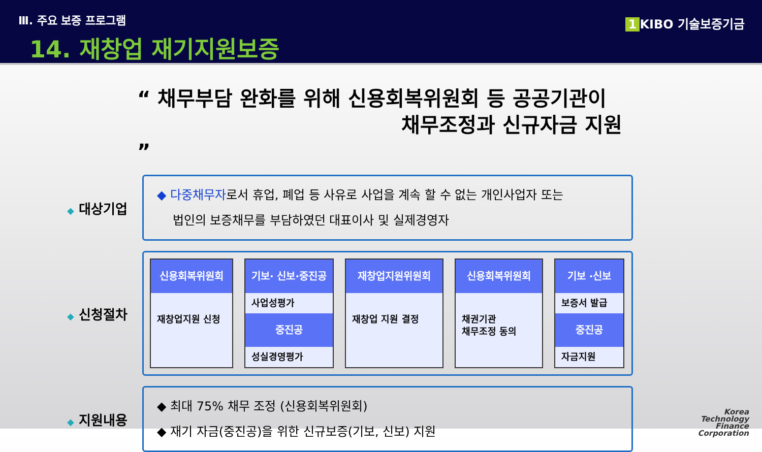Ⅲ. 주요 보증 프로그램
14. 재창업 재기지원보증
1 KIBO 기술보증기금
“ 채무부담 완화를 위해 신용회복위원회 등 공공기관이
채무조정과 신규자금 지원 ”
◆ 대상기업
◆ 다중채무자로서 휴업, 폐업 등 사유로 사업을 계속 할 수 없는 개인사업자 또는
법인의 보증채무를 부담하였던 대표이사 및 실제경영자
◆ 신청절차
신용회복위원회
재창업지원 신청
기보· 신보·중진공
사업성평가
중진공
성실경영평가
재창업지원위원회
재창업 지원 결정
신용회복위원회
채권기관
채무조정 동의
기보 ·신보
보증서 발급
중진공
자금지원
◆ 지원내용
◆ 최대 75% 채무 조정 (신용회복위원회)
◆ 재기 자금(중진공)을 위한 신규보증(기보, 신보) 지원
Korea
Technology
Finance
Corporation